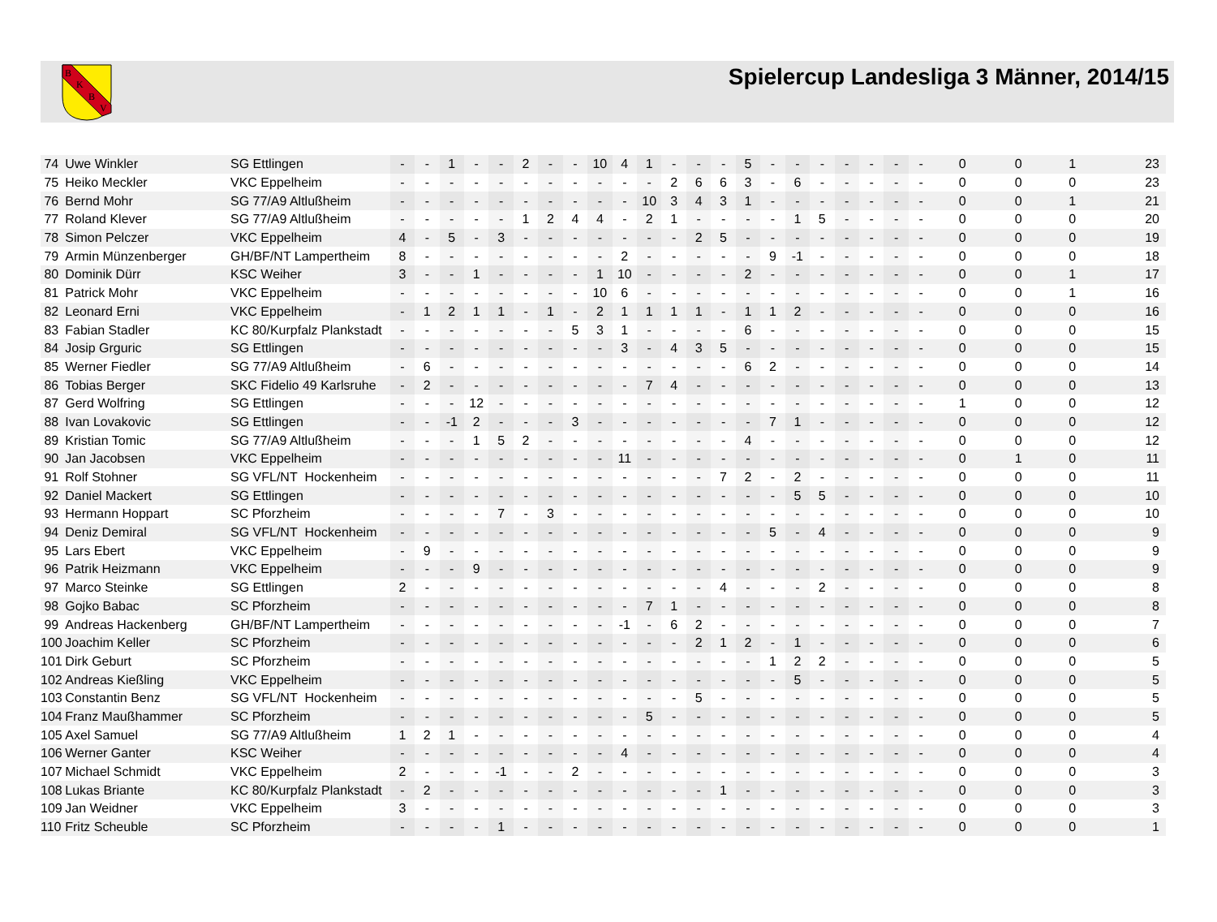B
K
B
V
Spielercup Landesliga 3 Männer, 2014/15
| 74 | Uwe Winkler | SG Ettlingen | - | - | 1 | - | - | 2 | - | - | 10 | 4 | 1 | - | - | - | 5 | - | - | - | - | - | - | - | 0 | 0 | 1 | 23 |
| 75 | Heiko Meckler | VKC Eppelheim | - | - | - | - | - | - | - | - | - | - | - | 2 | 6 | 6 | 3 | - | 6 | - | - | - | - | - | 0 | 0 | 0 | 23 |
| 76 | Bernd Mohr | SG 77/A9 Altlußheim | - | - | - | - | - | - | - | - | - | - | 10 | 3 | 4 | 3 | 1 | - | - | - | - | - | - | - | 0 | 0 | 1 | 21 |
| 77 | Roland Klever | SG 77/A9 Altlußheim | - | - | - | - | - | 1 | 2 | 4 | 4 | - | 2 | 1 | - | - | - | - | 1 | 5 | - | - | - | - | 0 | 0 | 0 | 20 |
| 78 | Simon Pelczer | VKC Eppelheim | 4 | - | 5 | - | 3 | - | - | - | - | - | - | - | 2 | 5 | - | - | - | - | - | - | - | - | 0 | 0 | 0 | 19 |
| 79 | Armin Münzenberger | GH/BF/NT Lampertheim | 8 | - | - | - | - | - | - | - | - | 2 | - | - | - | - | - | 9 | -1 | - | - | - | - | - | 0 | 0 | 0 | 18 |
| 80 | Dominik Dürr | KSC Weiher | 3 | - | - | 1 | - | - | - | - | 1 | 10 | - | - | - | - | 2 | - | - | - | - | - | - | - | 0 | 0 | 1 | 17 |
| 81 | Patrick Mohr | VKC Eppelheim | - | - | - | - | - | - | - | - | 10 | 6 | - | - | - | - | - | - | - | - | - | - | - | - | 0 | 0 | 1 | 16 |
| 82 | Leonard Erni | VKC Eppelheim | - | 1 | 2 | 1 | 1 | - | 1 | - | 2 | 1 | 1 | 1 | 1 | - | 1 | 1 | 2 | - | - | - | - | - | 0 | 0 | 0 | 16 |
| 83 | Fabian Stadler | KC 80/Kurpfalz Plankstadt | - | - | - | - | - | - | - | 5 | 3 | 1 | - | - | - | - | 6 | - | - | - | - | - | - | - | 0 | 0 | 0 | 15 |
| 84 | Josip Grguric | SG Ettlingen | - | - | - | - | - | - | - | - | - | 3 | - | 4 | 3 | 5 | - | - | - | - | - | - | - | - | 0 | 0 | 0 | 15 |
| 85 | Werner Fiedler | SG 77/A9 Altlußheim | - | 6 | - | - | - | - | - | - | - | - | - | - | - | - | 6 | 2 | - | - | - | - | - | - | 0 | 0 | 0 | 14 |
| 86 | Tobias Berger | SKC Fidelio 49 Karlsruhe | - | 2 | - | - | - | - | - | - | - | - | 7 | 4 | - | - | - | - | - | - | - | - | - | - | 0 | 0 | 0 | 13 |
| 87 | Gerd Wolfring | SG Ettlingen | - | - | - | 12 | - | - | - | - | - | - | - | - | - | - | - | - | - | - | - | - | - | - | 1 | 0 | 0 | 12 |
| 88 | Ivan Lovakovic | SG Ettlingen | - | - | -1 | 2 | - | - | - | 3 | - | - | - | - | - | - | - | 7 | 1 | - | - | - | - | - | 0 | 0 | 0 | 12 |
| 89 | Kristian Tomic | SG 77/A9 Altlußheim | - | - | - | 1 | 5 | 2 | - | - | - | - | - | - | - | - | 4 | - | - | - | - | - | - | - | 0 | 0 | 0 | 12 |
| 90 | Jan Jacobsen | VKC Eppelheim | - | - | - | - | - | - | - | - | - | 11 | - | - | - | - | - | - | - | - | - | - | - | - | 0 | 1 | 0 | 11 |
| 91 | Rolf Stohner | SG VFL/NT Hockenheim | - | - | - | - | - | - | - | - | - | - | - | - | - | 7 | 2 | - | 2 | - | - | - | - | - | 0 | 0 | 0 | 11 |
| 92 | Daniel Mackert | SG Ettlingen | - | - | - | - | - | - | - | - | - | - | - | - | - | - | - | - | 5 | 5 | - | - | - | - | 0 | 0 | 0 | 10 |
| 93 | Hermann Hoppart | SC Pforzheim | - | - | - | - | 7 | - | 3 | - | - | - | - | - | - | - | - | - | - | - | - | - | - | - | 0 | 0 | 0 | 10 |
| 94 | Deniz Demiral | SG VFL/NT Hockenheim | - | - | - | - | - | - | - | - | - | - | - | - | - | - | - | 5 | - | 4 | - | - | - | - | 0 | 0 | 0 | 9 |
| 95 | Lars Ebert | VKC Eppelheim | - | 9 | - | - | - | - | - | - | - | - | - | - | - | - | - | - | - | - | - | - | - | - | 0 | 0 | 0 | 9 |
| 96 | Patrik Heizmann | VKC Eppelheim | - | - | - | 9 | - | - | - | - | - | - | - | - | - | - | - | - | - | - | - | - | - | - | 0 | 0 | 0 | 9 |
| 97 | Marco Steinke | SG Ettlingen | 2 | - | - | - | - | - | - | - | - | - | - | - | - | 4 | - | - | - | 2 | - | - | - | - | 0 | 0 | 0 | 8 |
| 98 | Gojko Babac | SC Pforzheim | - | - | - | - | - | - | - | - | - | - | 7 | 1 | - | - | - | - | - | - | - | - | - | - | 0 | 0 | 0 | 8 |
| 99 | Andreas Hackenberg | GH/BF/NT Lampertheim | - | - | - | - | - | - | - | - | - | -1 | - | 6 | 2 | - | - | - | - | - | - | - | - | - | 0 | 0 | 0 | 7 |
| 100 | Joachim Keller | SC Pforzheim | - | - | - | - | - | - | - | - | - | - | - | - | 2 | 1 | 2 | - | 1 | - | - | - | - | - | 0 | 0 | 0 | 6 |
| 101 | Dirk Geburt | SC Pforzheim | - | - | - | - | - | - | - | - | - | - | - | - | - | - | - | 1 | 2 | 2 | - | - | - | - | 0 | 0 | 0 | 5 |
| 102 | Andreas Kießling | VKC Eppelheim | - | - | - | - | - | - | - | - | - | - | - | - | - | - | - | - | 5 | - | - | - | - | - | 0 | 0 | 0 | 5 |
| 103 | Constantin Benz | SG VFL/NT Hockenheim | - | - | - | - | - | - | - | - | - | - | - | - | 5 | - | - | - | - | - | - | - | - | - | 0 | 0 | 0 | 5 |
| 104 | Franz Maußhammer | SC Pforzheim | - | - | - | - | - | - | - | - | - | - | 5 | - | - | - | - | - | - | - | - | - | - | - | 0 | 0 | 0 | 5 |
| 105 | Axel Samuel | SG 77/A9 Altlußheim | 1 | 2 | 1 | - | - | - | - | - | - | - | - | - | - | - | - | - | - | - | - | - | - | - | 0 | 0 | 0 | 4 |
| 106 | Werner Ganter | KSC Weiher | - | - | - | - | - | - | - | - | - | 4 | - | - | - | - | - | - | - | - | - | - | - | - | 0 | 0 | 0 | 4 |
| 107 | Michael Schmidt | VKC Eppelheim | 2 | - | - | - | -1 | - | - | 2 | - | - | - | - | - | - | - | - | - | - | - | - | - | - | 0 | 0 | 0 | 3 |
| 108 | Lukas Briante | KC 80/Kurpfalz Plankstadt | - | 2 | - | - | - | - | - | - | - | - | - | - | - | 1 | - | - | - | - | - | - | - | - | 0 | 0 | 0 | 3 |
| 109 | Jan Weidner | VKC Eppelheim | 3 | - | - | - | - | - | - | - | - | - | - | - | - | - | - | - | - | - | - | - | - | - | 0 | 0 | 0 | 3 |
| 110 | Fritz Scheuble | SC Pforzheim | - | - | - | - | 1 | - | - | - | - | - | - | - | - | - | - | - | - | - | - | - | - | - | 0 | 0 | 0 | 1 |